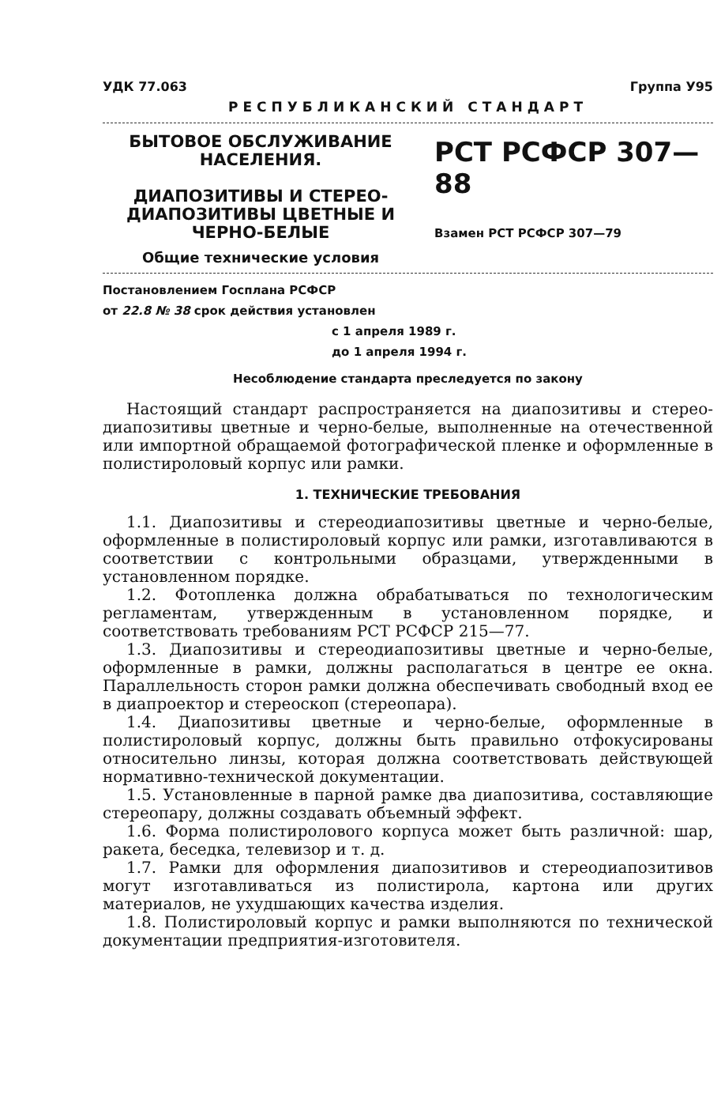УДК 77.063 Группа У95
РЕСПУБЛИКАНСКИЙ СТАНДАРТ
БЫТОВОЕ ОБСЛУЖИВАНИЕ НАСЕЛЕНИЯ.
ДИАПОЗИТИВЫ И СТЕРЕО-ДИАПОЗИТИВЫ ЦВЕТНЫЕ И ЧЕРНО-БЕЛЫЕ
Общие технические условия
РСТ РСФСР 307—88
Взамен РСТ РСФСР 307—79
Постановлением Госплана РСФСР
от 22.8 № 38 срок действия установлен
с 1 апреля 1989 г.
до 1 апреля 1994 г.
Несоблюдение стандарта преследуется по закону
Настоящий стандарт распространяется на диапозитивы и стерео-диапозитивы цветные и черно-белые, выполненные на отечественной или импортной обращаемой фотографической пленке и оформленные в полистироловый корпус или рамки.
1. ТЕХНИЧЕСКИЕ ТРЕБОВАНИЯ
1.1. Диапозитивы и стереодиапозитивы цветные и черно-белые, оформленные в полистироловый корпус или рамки, изготавливаются в соответствии с контрольными образцами, утвержденными в установленном порядке.
1.2. Фотопленка должна обрабатываться по технологическим регламентам, утвержденным в установленном порядке, и соответствовать требованиям РСТ РСФСР 215—77.
1.3. Диапозитивы и стереодиапозитивы цветные и черно-белые, оформленные в рамки, должны располагаться в центре ее окна. Параллельность сторон рамки должна обеспечивать свободный вход ее в диапроектор и стереоскоп (стереопара).
1.4. Диапозитивы цветные и черно-белые, оформленные в полистироловый корпус, должны быть правильно отфокусированы относительно линзы, которая должна соответствовать действующей нормативно-технической документации.
1.5. Установленные в парной рамке два диапозитива, составляющие стереопару, должны создавать объемный эффект.
1.6. Форма полистиролового корпуса может быть различной: шар, ракета, беседка, телевизор и т. д.
1.7. Рамки для оформления диапозитивов и стереодиапозитивов могут изготавливаться из полистирола, картона или других материалов, не ухудшающих качества изделия.
1.8. Полистироловый корпус и рамки выполняются по технической документации предприятия-изготовителя.